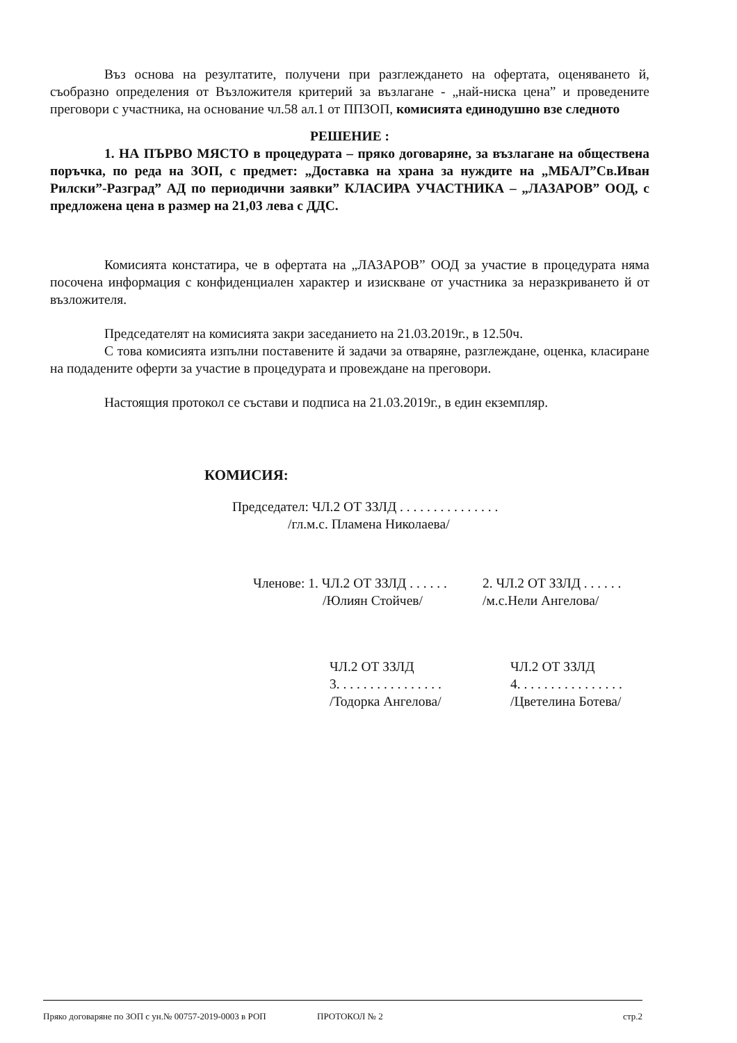Въз основа на резултатите, получени при разглеждането на офертата, оценяването й, съобразно определения от Възложителя критерий за възлагане - „най-ниска цена” и проведените преговори с участника, на основание чл.58 ал.1 от ППЗОП, комисията единодушно взе следното
РЕШЕНИЕ :
1. НА ПЪРВО МЯСТО в процедурата – пряко договаряне, за възлагане на обществена поръчка, по реда на ЗОП, с предмет: „Доставка на храна за нуждите на „МБАЛ”Св.Иван Рилски”-Разград” АД по периодични заявки” КЛАСИРА УЧАСТНИКА – „ЛАЗАРОВ” ООД, с предложена цена в размер на 21,03 лева с ДДС.
Комисията констатира, че в офертата на „ЛАЗАРОВ” ООД за участие в процедурата няма посочена информация с конфиденциален характер и изискване от участника за неразкриването й от възложителя.
Председателят на комисията закри заседанието на 21.03.2019г., в 12.50ч.
С това комисията изпълни поставените й задачи за отваряне, разглеждане, оценка, класиране на подадените оферти за участие в процедурата и провеждане на преговори.
Настоящия протокол се състави и подписа на 21.03.2019г., в един екземпляр.
КОМИСИЯ:
Председател: ЧЛ.2 ОТ ЗЗЛД . . . . . . . . . . . . . . .
/гл.м.с. Пламена Николаева/
Членове: 1. ЧЛ.2 ОТ ЗЗЛД . . . . . .
/Юлиян Стойчев/
2. ЧЛ.2 ОТ ЗЗЛД . . . . . .
/м.с.Нели Ангелова/
ЧЛ.2 ОТ ЗЗЛД
3. . . . . . . . . . . . . . . .
/Тодорка Ангелова/
ЧЛ.2 ОТ ЗЗЛД
4. . . . . . . . . . . . . . . .
/Цветелина Ботева/
Пряко договаряне по ЗОП с ун.№ 00757-2019-0003 в РОП ПРОТОКОЛ № 2 стр.2